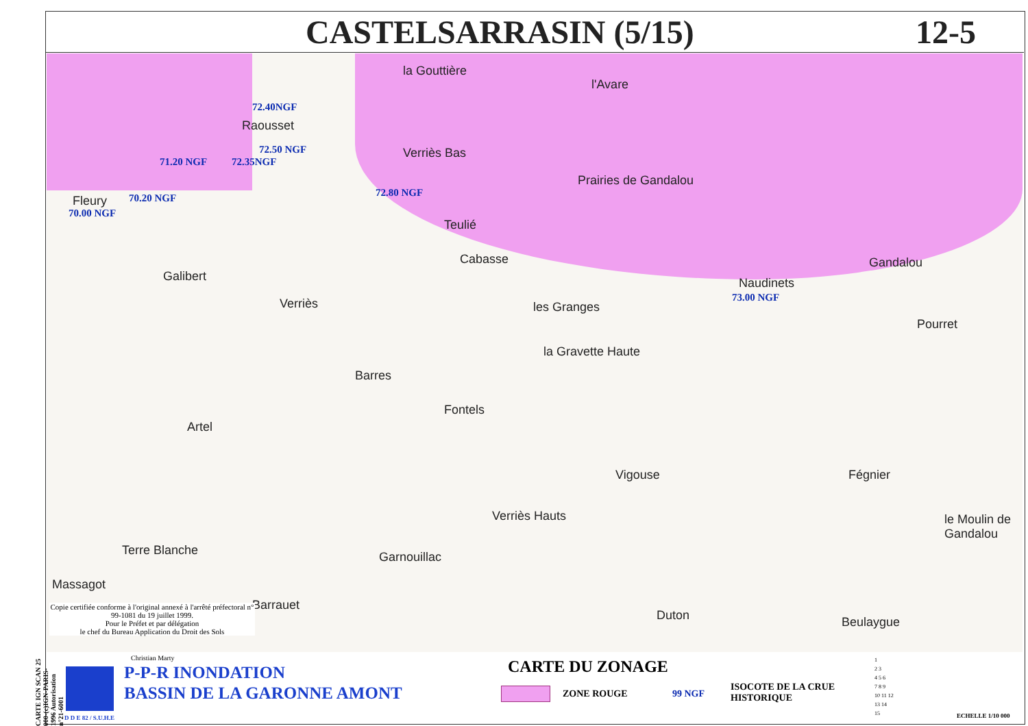CASTELSARRASIN (5/15) 12-5
la Gouttière
l'Avare
Raousset
Verriès Bas
Prairies de Gandalou
Fleury
Teulié
Cabasse Gandalou
Galibert Naudinets
les Granges Verriès
Pourret
la Gravette Haute
Barres
Fontels
Artel
Vigouse Fégnier
Verriès Hauts le Moulin de Gandalou
Terre Blanche Garnouillac
Massagot
Barrauet
Duton Beulaygue
72.40NGF
72.50 NGF
71.20 NGF 72.35NGF
72.80 NGF 70.20 NGF
70.00 NGF
73.00 NGF
CARTE IGN SCAN 25 000-(c)IGN-PARIS-1996 Autorisation n°21-6001
Copie certifiée conforme à l'original annexé à l'arrêté préfectoral n° 99-1081 du 19 juillet 1999.
Pour le Préfet et par délégation
le chef du Bureau Application du Droit des Sols
Christian Marty
P-P-R INONDATION
BASSIN DE LA GARONNE AMONT
D D E 82 / S.U.H.E
CARTE DU ZONAGE
ZONE ROUGE 99 NGF
ISOCOTE DE LA CRUE
HISTORIQUE
1
2 3
4 5 6
7 8 9
10 11 12
13 14
15
ECHELLE 1/10 000